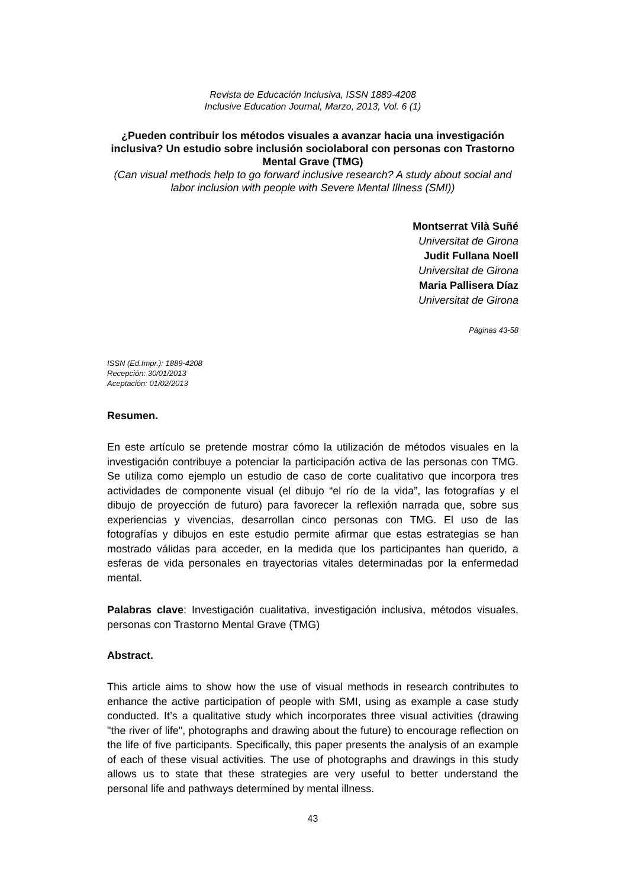Revista de Educación Inclusiva, ISSN 1889-4208
Inclusive Education Journal, Marzo, 2013, Vol. 6 (1)
¿Pueden contribuir los métodos visuales a avanzar hacia una investigación inclusiva? Un estudio sobre inclusión sociolaboral con personas con Trastorno Mental Grave (TMG)
(Can visual methods help to go forward inclusive research? A study about social and labor inclusion with people with Severe Mental Illness (SMI))
Montserrat Vilà Suñé
Universitat de Girona
Judit Fullana Noell
Universitat de Girona
Maria Pallisera Díaz
Universitat de Girona
Páginas 43-58
ISSN (Ed.Impr.): 1889-4208
Recepción: 30/01/2013
Aceptación: 01/02/2013
Resumen.
En este artículo se pretende mostrar cómo la utilización de métodos visuales en la investigación contribuye a potenciar la participación activa de las personas con TMG. Se utiliza como ejemplo un estudio de caso de corte cualitativo que incorpora tres actividades de componente visual (el dibujo “el río de la vida”, las fotografías y el dibujo de proyección de futuro) para favorecer la reflexión narrada que, sobre sus experiencias y vivencias, desarrollan cinco personas con TMG. El uso de las fotografías y dibujos en este estudio permite afirmar que estas estrategias se han mostrado válidas para acceder, en la medida que los participantes han querido, a esferas de vida personales en trayectorias vitales determinadas por la enfermedad mental.
Palabras clave: Investigación cualitativa, investigación inclusiva, métodos visuales, personas con Trastorno Mental Grave (TMG)
Abstract.
This article aims to show how the use of visual methods in research contributes to enhance the active participation of people with SMI, using as example a case study conducted. It’s a qualitative study which incorporates three visual activities (drawing "the river of life", photographs and drawing about the future) to encourage reflection on the life of five participants. Specifically, this paper presents the analysis of an example of each of these visual activities. The use of photographs and drawings in this study allows us to state that these strategies are very useful to better understand the personal life and pathways determined by mental illness.
43